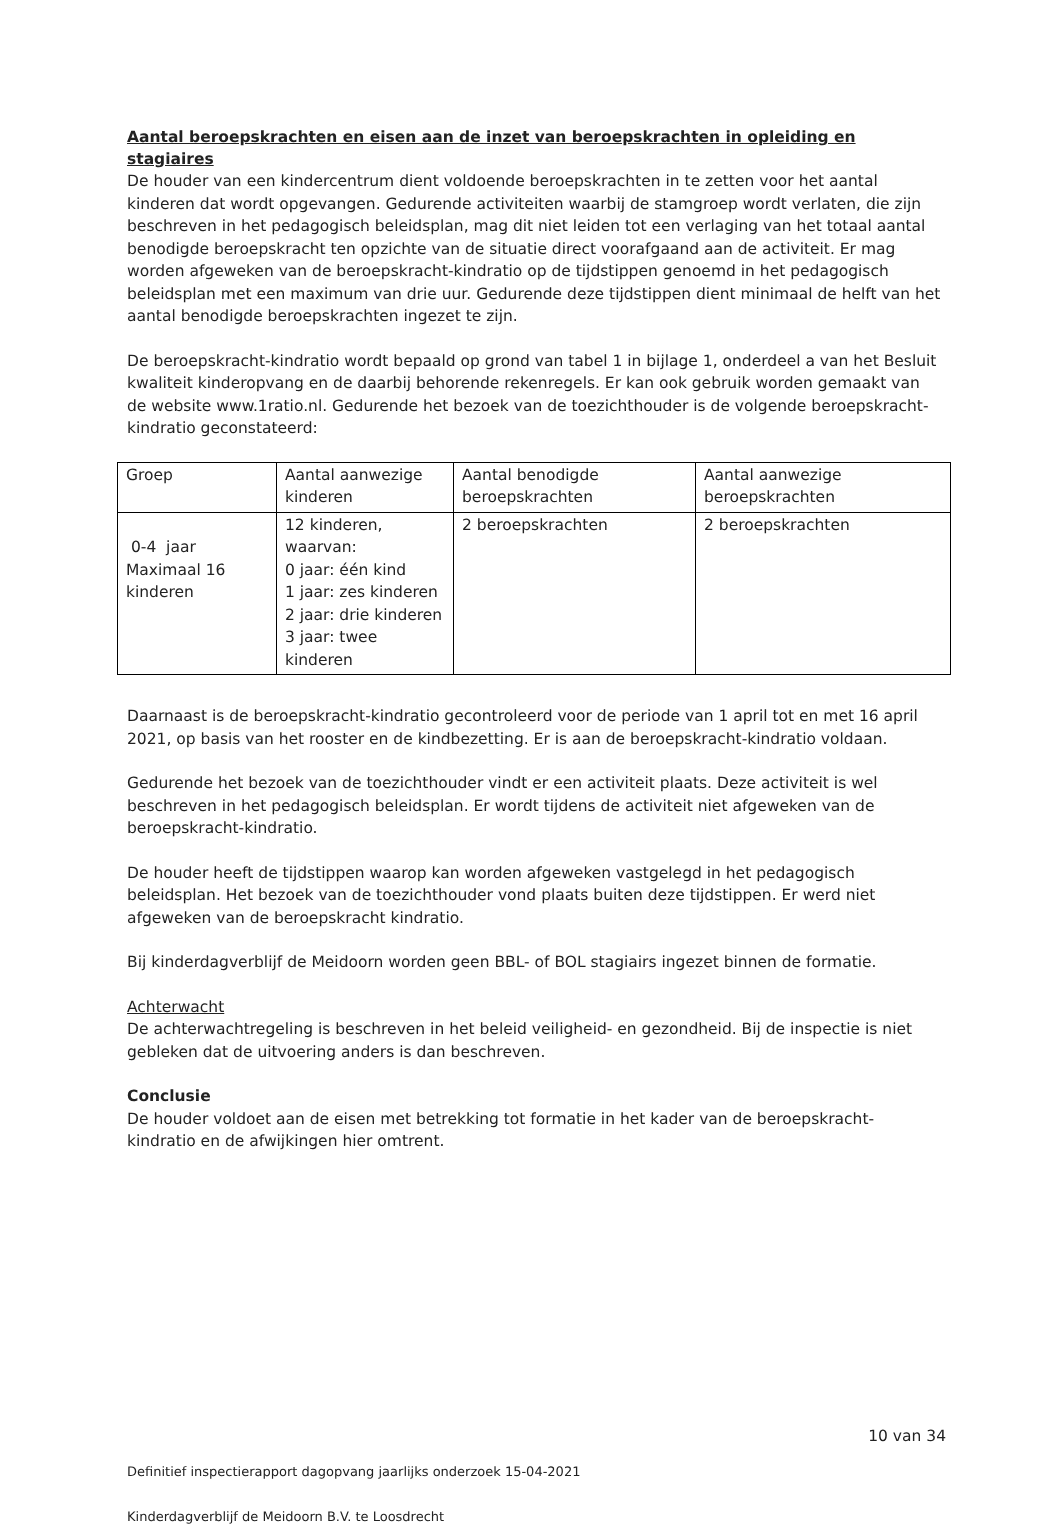Aantal beroepskrachten en eisen aan de inzet van beroepskrachten in opleiding en stagiaires
De houder van een kindercentrum dient voldoende beroepskrachten in te zetten voor het aantal kinderen dat wordt opgevangen. Gedurende activiteiten waarbij de stamgroep wordt verlaten, die zijn beschreven in het pedagogisch beleidsplan, mag dit niet leiden tot een verlaging van het totaal aantal benodigde beroepskracht ten opzichte van de situatie direct voorafgaand aan de activiteit. Er mag worden afgeweken van de beroepskracht-kindratio op de tijdstippen genoemd in het pedagogisch beleidsplan met een maximum van drie uur. Gedurende deze tijdstippen dient minimaal de helft van het aantal benodigde beroepskrachten ingezet te zijn.
De beroepskracht-kindratio wordt bepaald op grond van tabel 1 in bijlage 1, onderdeel a van het Besluit kwaliteit kinderopvang en de daarbij behorende rekenregels. Er kan ook gebruik worden gemaakt van de website www.1ratio.nl. Gedurende het bezoek van de toezichthouder is de volgende beroepskracht-kindratio geconstateerd:
| Groep | Aantal aanwezige kinderen | Aantal benodigde beroepskrachten | Aantal aanwezige beroepskrachten |
| 0-4 jaar Maximaal 16 kinderen | 12 kinderen, waarvan: 0 jaar: één kind 1 jaar: zes kinderen 2 jaar: drie kinderen 3 jaar: twee kinderen | 2 beroepskrachten | 2 beroepskrachten |
Daarnaast is de beroepskracht-kindratio gecontroleerd voor de periode van 1 april tot en met 16 april 2021, op basis van het rooster en de kindbezetting. Er is aan de beroepskracht-kindratio voldaan.
Gedurende het bezoek van de toezichthouder vindt er een activiteit plaats. Deze activiteit is wel beschreven in het pedagogisch beleidsplan. Er wordt tijdens de activiteit niet afgeweken van de beroepskracht-kindratio.
De houder heeft de tijdstippen waarop kan worden afgeweken vastgelegd in het pedagogisch beleidsplan. Het bezoek van de toezichthouder vond plaats buiten deze tijdstippen. Er werd niet afgeweken van de beroepskracht kindratio.
Bij kinderdagverblijf de Meidoorn worden geen BBL- of BOL stagiairs ingezet binnen de formatie.
Achterwacht
De achterwachtregeling is beschreven in het beleid veiligheid- en gezondheid. Bij de inspectie is niet gebleken dat de uitvoering anders is dan beschreven.
Conclusie
De houder voldoet aan de eisen met betrekking tot formatie in het kader van de beroepskracht-kindratio en de afwijkingen hier omtrent.
10 van 34
Definitief inspectierapport dagopvang jaarlijks onderzoek 15-04-2021
Kinderdagverblijf de Meidoorn B.V. te Loosdrecht